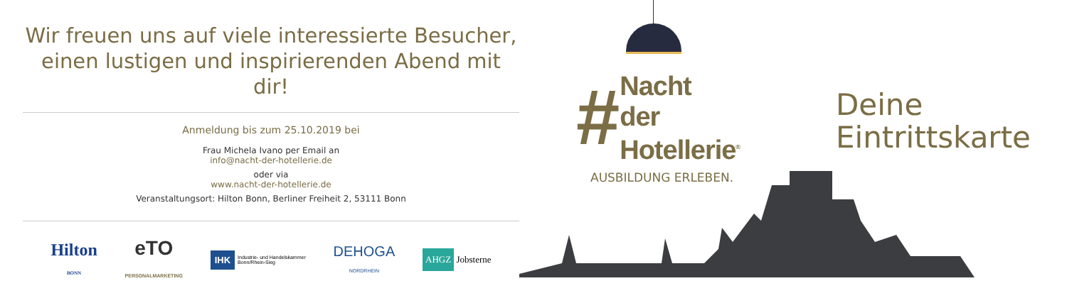Wir freuen uns auf viele interessierte Besucher,
einen lustigen und inspirierenden Abend mit dir!
Anmeldung bis zum 25.10.2019 bei
Frau Michela Ivano per Email an
info@nacht-der-hotellerie.de
oder via
www.nacht-der-hotellerie.de
Veranstaltungsort: Hilton Bonn, Berliner Freiheit 2, 53111 Bonn
Hilton
BONN
eTO
PERSONALMARKETING
IHK Industrie- und Handelskammer
Bonn/Rhein-Sieg
DEHOGA
NORDRHEIN
AHGZ Jobsterne
#
Nacht
der
Hotellerie<sup>®</sup>
AUSBILDUNG ERLEBEN.
Deine
Eintrittskarte